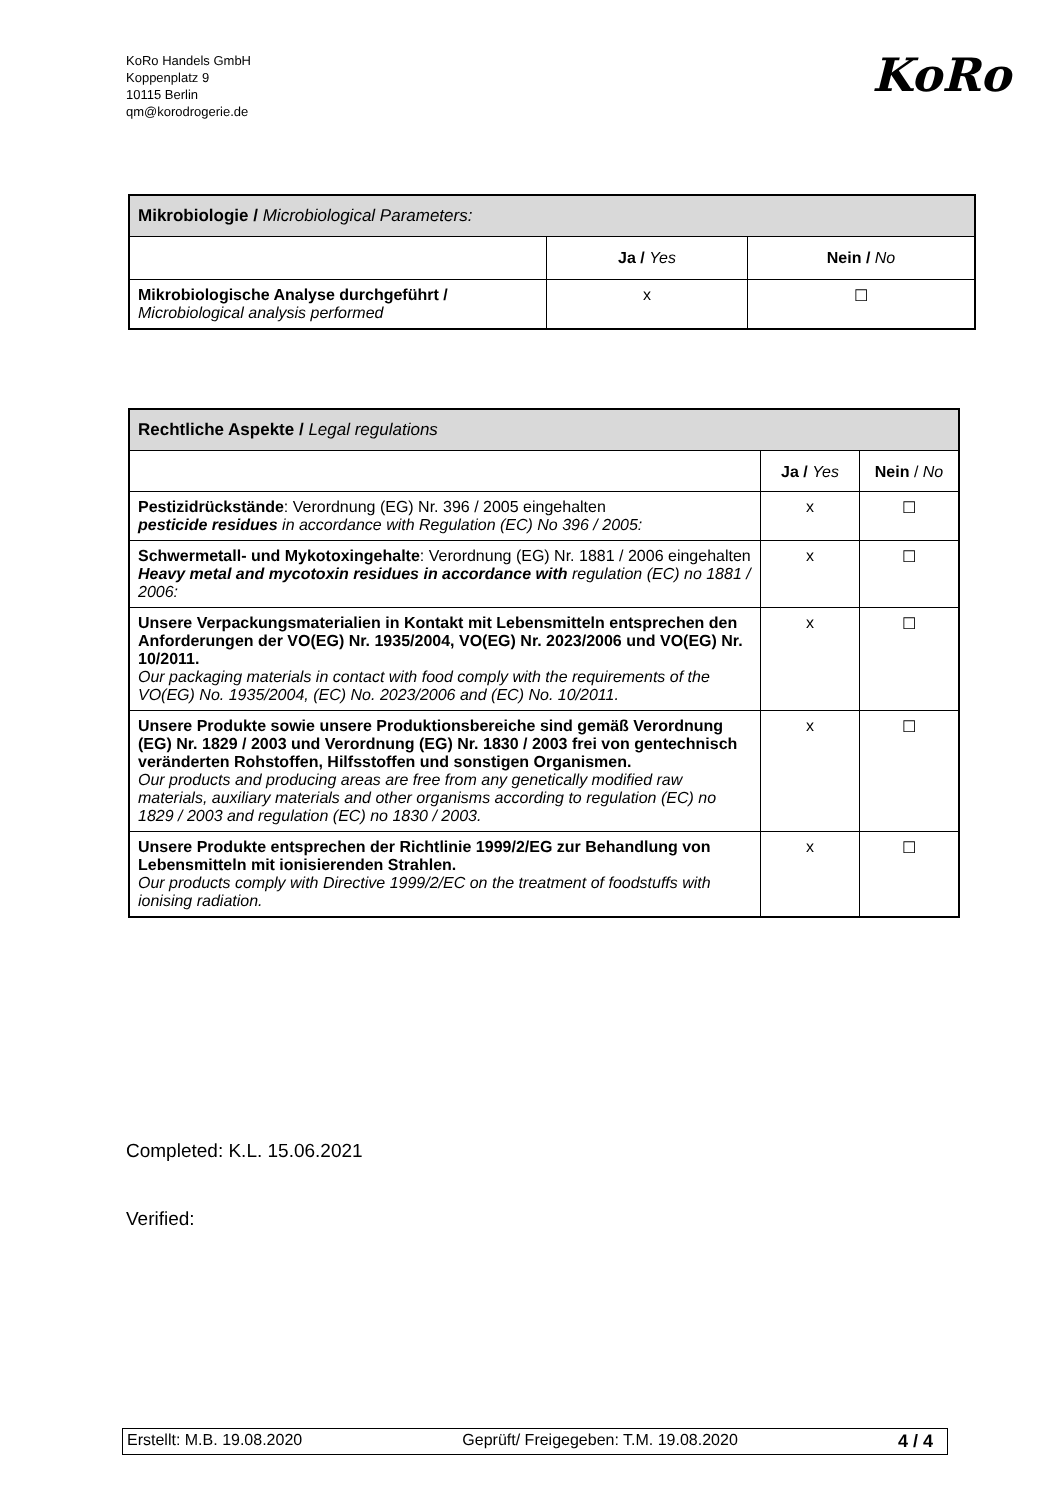KoRo Handels GmbH
Koppenplatz 9
10115 Berlin
qm@korodrogerie.de
KoRo
| Mikrobiologie / Microbiological Parameters: | | |
| | Ja / Yes | Nein / No |
| Mikrobiologische Analyse durchgeführt / Microbiological analysis performed | x | ☐ |
| Rechtliche Aspekte / Legal regulations | | |
| | Ja / Yes | Nein / No |
| Pestizidrückstände : Verordnung (EG) Nr. 396 / 2005 eingehalten pesticide residues in accordance with Regulation (EC) No 396 / 2005: | x | ☐ |
| Schwermetall- und Mykotoxingehalte : Verordnung (EG) Nr. 1881 / 2006 eingehalten Heavy metal and mycotoxin residues in accordance with regulation (EC) no 1881 / 2006: | x | ☐ |
| Unsere Verpackungsmaterialien in Kontakt mit Lebensmitteln entsprechen den Anforderungen der VO(EG) Nr. 1935/2004, VO(EG) Nr. 2023/2006 und VO(EG) Nr. 10/2011. Our packaging materials in contact with food comply with the requirements of the VO(EG) No. 1935/2004, (EC) No. 2023/2006 and (EC) No. 10/2011. | x | ☐ |
| Unsere Produkte sowie unsere Produktionsbereiche sind gemäß Verordnung (EG) Nr. 1829 / 2003 und Verordnung (EG) Nr. 1830 / 2003 frei von gentechnisch veränderten Rohstoffen, Hilfsstoffen und sonstigen Organismen. Our products and producing areas are free from any genetically modified raw materials, auxiliary materials and other organisms according to regulation (EC) no 1829 / 2003 and regulation (EC) no 1830 / 2003. | x | ☐ |
| Unsere Produkte entsprechen der Richtlinie 1999/2/EG zur Behandlung von Lebensmitteln mit ionisierenden Strahlen. Our products comply with Directive 1999/2/EC on the treatment of foodstuffs with ionising radiation. | x | ☐ |
Completed: K.L. 15.06.2021
Verified:
Erstellt: M.B. 19.08.2020 Geprüft/ Freigegeben: T.M. 19.08.2020 4 / 4